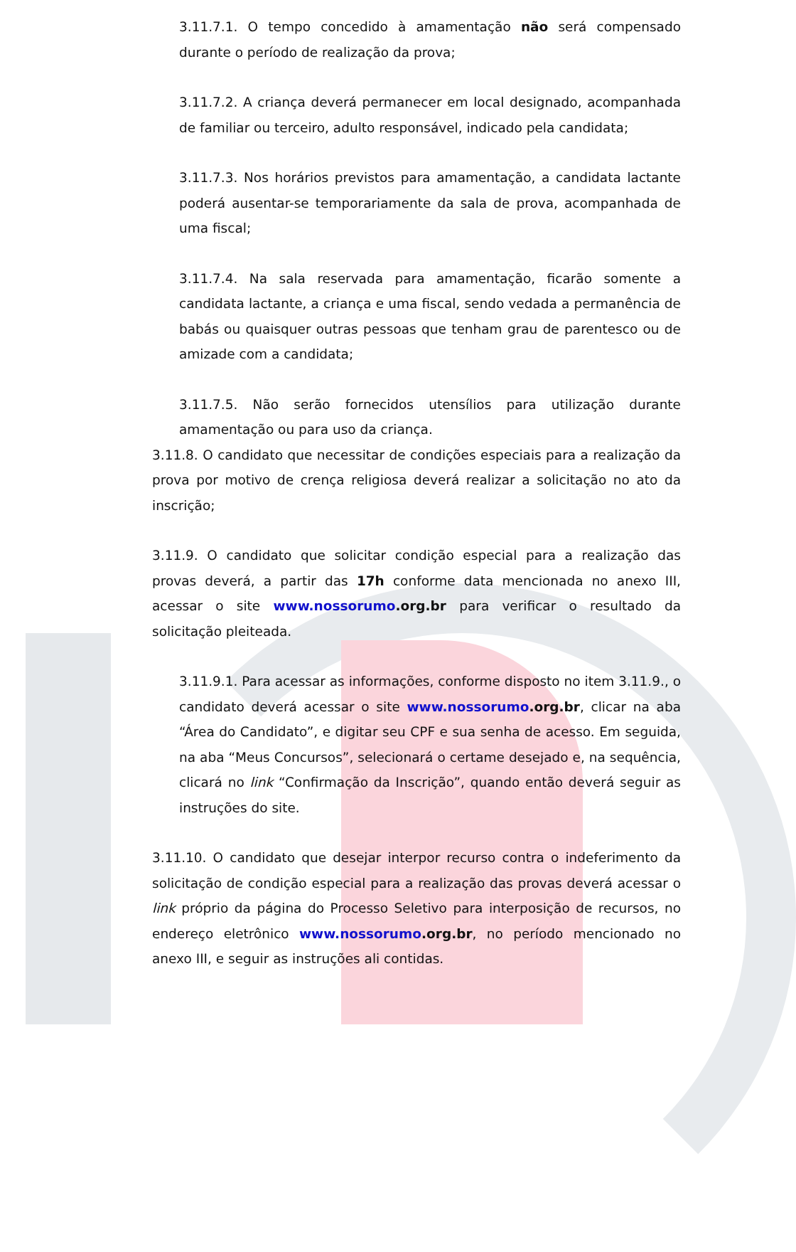3.11.7.1. O tempo concedido à amamentação não será compensado durante o período de realização da prova;
3.11.7.2. A criança deverá permanecer em local designado, acompanhada de familiar ou terceiro, adulto responsável, indicado pela candidata;
3.11.7.3. Nos horários previstos para amamentação, a candidata lactante poderá ausentar-se temporariamente da sala de prova, acompanhada de uma fiscal;
3.11.7.4. Na sala reservada para amamentação, ficarão somente a candidata lactante, a criança e uma fiscal, sendo vedada a permanência de babás ou quaisquer outras pessoas que tenham grau de parentesco ou de amizade com a candidata;
3.11.7.5. Não serão fornecidos utensílios para utilização durante amamentação ou para uso da criança.
3.11.8. O candidato que necessitar de condições especiais para a realização da prova por motivo de crença religiosa deverá realizar a solicitação no ato da inscrição;
3.11.9. O candidato que solicitar condição especial para a realização das provas deverá, a partir das 17h conforme data mencionada no anexo III, acessar o site www.nossorumo.org.br para verificar o resultado da solicitação pleiteada.
3.11.9.1. Para acessar as informações, conforme disposto no item 3.11.9., o candidato deverá acessar o site www.nossorumo.org.br, clicar na aba “Área do Candidato”, e digitar seu CPF e sua senha de acesso. Em seguida, na aba “Meus Concursos”, selecionará o certame desejado e, na sequência, clicará no link “Confirmação da Inscrição”, quando então deverá seguir as instruções do site.
3.11.10. O candidato que desejar interpor recurso contra o indeferimento da solicitação de condição especial para a realização das provas deverá acessar o link próprio da página do Processo Seletivo para interposição de recursos, no endereço eletrônico www.nossorumo.org.br, no período mencionado no anexo III, e seguir as instruções ali contidas.